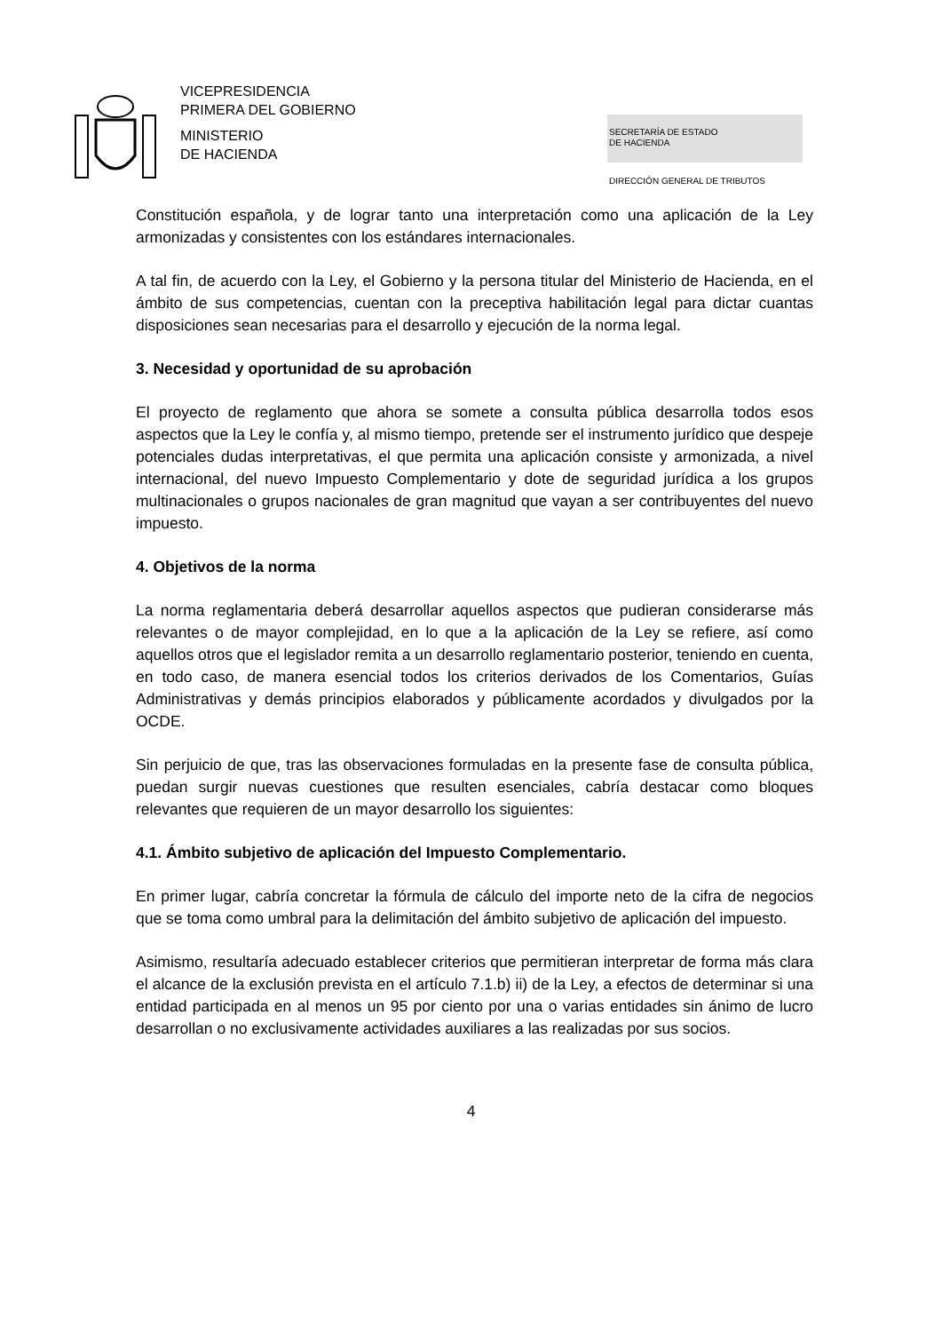VICEPRESIDENCIA
PRIMERA DEL GOBIERNO
MINISTERIO
DE HACIENDA
SECRETARÍA DE ESTADO
DE HACIENDA
DIRECCIÓN GENERAL DE TRIBUTOS
Constitución española, y de lograr tanto una interpretación como una aplicación de la Ley armonizadas y consistentes con los estándares internacionales.
A tal fin, de acuerdo con la Ley, el Gobierno y la persona titular del Ministerio de Hacienda, en el ámbito de sus competencias, cuentan con la preceptiva habilitación legal para dictar cuantas disposiciones sean necesarias para el desarrollo y ejecución de la norma legal.
3. Necesidad y oportunidad de su aprobación
El proyecto de reglamento que ahora se somete a consulta pública desarrolla todos esos aspectos que la Ley le confía y, al mismo tiempo, pretende ser el instrumento jurídico que despeje potenciales dudas interpretativas, el que permita una aplicación consiste y armonizada, a nivel internacional, del nuevo Impuesto Complementario y dote de seguridad jurídica a los grupos multinacionales o grupos nacionales de gran magnitud que vayan a ser contribuyentes del nuevo impuesto.
4. Objetivos de la norma
La norma reglamentaria deberá desarrollar aquellos aspectos que pudieran considerarse más relevantes o de mayor complejidad, en lo que a la aplicación de la Ley se refiere, así como aquellos otros que el legislador remita a un desarrollo reglamentario posterior, teniendo en cuenta, en todo caso, de manera esencial todos los criterios derivados de los Comentarios, Guías Administrativas y demás principios elaborados y públicamente acordados y divulgados por la OCDE.
Sin perjuicio de que, tras las observaciones formuladas en la presente fase de consulta pública, puedan surgir nuevas cuestiones que resulten esenciales, cabría destacar como bloques relevantes que requieren de un mayor desarrollo los siguientes:
4.1. Ámbito subjetivo de aplicación del Impuesto Complementario.
En primer lugar, cabría concretar la fórmula de cálculo del importe neto de la cifra de negocios que se toma como umbral para la delimitación del ámbito subjetivo de aplicación del impuesto.
Asimismo, resultaría adecuado establecer criterios que permitieran interpretar de forma más clara el alcance de la exclusión prevista en el artículo 7.1.b) ii) de la Ley, a efectos de determinar si una entidad participada en al menos un 95 por ciento por una o varias entidades sin ánimo de lucro desarrollan o no exclusivamente actividades auxiliares a las realizadas por sus socios.
4